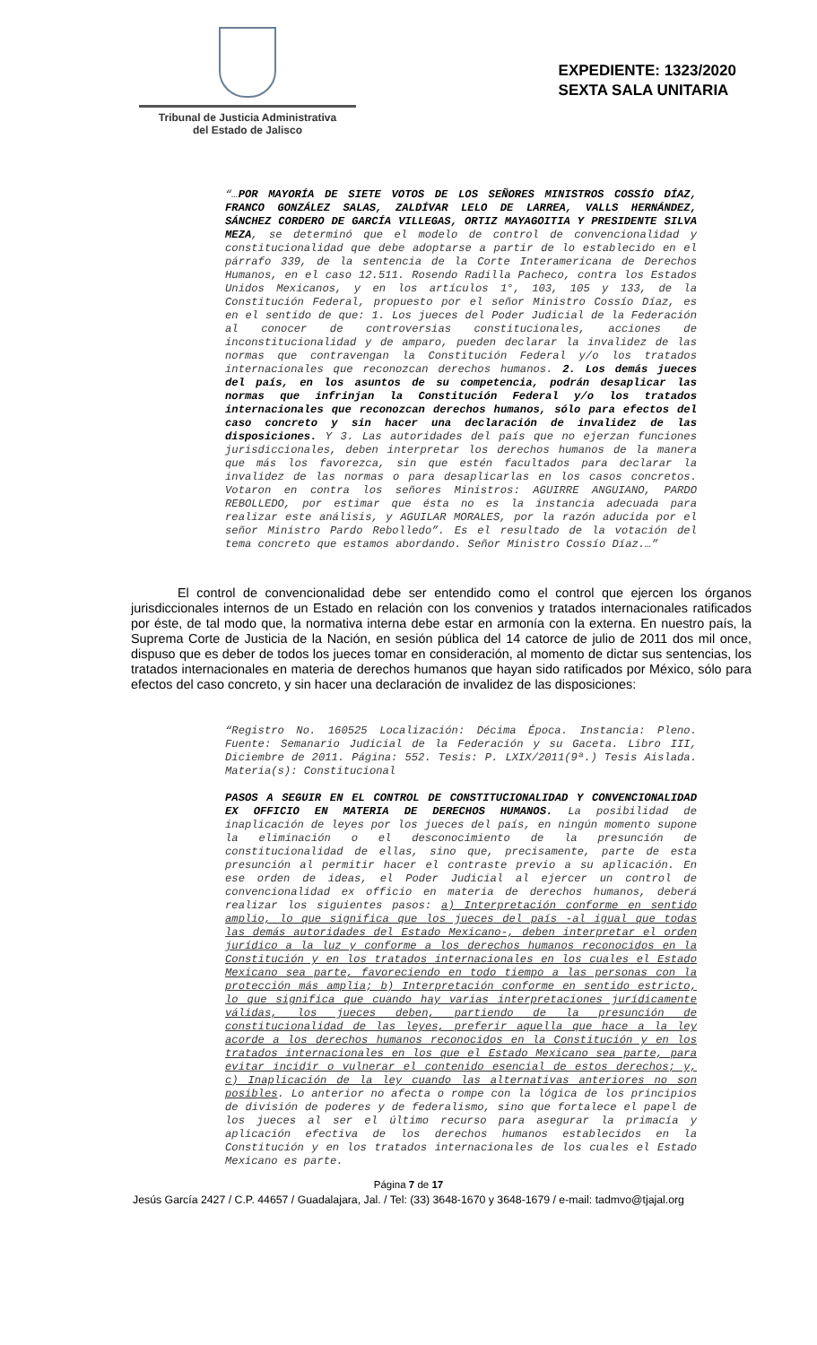Tribunal de Justicia Administrativa
del Estado de Jalisco
EXPEDIENTE: 1323/2020
SEXTA SALA UNITARIA
“…POR MAYORÍA DE SIETE VOTOS DE LOS SEÑORES MINISTROS COSSÍO DÍAZ, FRANCO GONZÁLEZ SALAS, ZALDÍVAR LELO DE LARREA, VALLS HERNÁNDEZ, SÁNCHEZ CORDERO DE GARCÍA VILLEGAS, ORTIZ MAYAGOITIA Y PRESIDENTE SILVA MEZA, se determinó que el modelo de control de convencionalidad y constitucionalidad que debe adoptarse a partir de lo establecido en el párrafo 339, de la sentencia de la Corte Interamericana de Derechos Humanos, en el caso 12.511. Rosendo Radilla Pacheco, contra los Estados Unidos Mexicanos, y en los artículos 1°, 103, 105 y 133, de la Constitución Federal, propuesto por el señor Ministro Cossío Díaz, es en el sentido de que: 1. Los jueces del Poder Judicial de la Federación al conocer de controversias constitucionales, acciones de inconstitucionalidad y de amparo, pueden declarar la invalidez de las normas que contravengan la Constitución Federal y/o los tratados internacionales que reconozcan derechos humanos. 2. Los demás jueces del país, en los asuntos de su competencia, podrán desaplicar las normas que infrinjan la Constitución Federal y/o los tratados internacionales que reconozcan derechos humanos, sólo para efectos del caso concreto y sin hacer una declaración de invalidez de las disposiciones. Y 3. Las autoridades del país que no ejerzan funciones jurisdiccionales, deben interpretar los derechos humanos de la manera que más los favorezca, sin que estén facultados para declarar la invalidez de las normas o para desaplicarlas en los casos concretos. Votaron en contra los señores Ministros: AGUIRRE ANGUIANO, PARDO REBOLLEDO, por estimar que ésta no es la instancia adecuada para realizar este análisis, y AGUILAR MORALES, por la razón aducida por el señor Ministro Pardo Rebolledo”. Es el resultado de la votación del tema concreto que estamos abordando. Señor Ministro Cossío Díaz.…”
El control de convencionalidad debe ser entendido como el control que ejercen los órganos jurisdiccionales internos de un Estado en relación con los convenios y tratados internacionales ratificados por éste, de tal modo que, la normativa interna debe estar en armonía con la externa. En nuestro país, la Suprema Corte de Justicia de la Nación, en sesión pública del 14 catorce de julio de 2011 dos mil once, dispuso que es deber de todos los jueces tomar en consideración, al momento de dictar sus sentencias, los tratados internacionales en materia de derechos humanos que hayan sido ratificados por México, sólo para efectos del caso concreto, y sin hacer una declaración de invalidez de las disposiciones:
“Registro No. 160525 Localización: Décima Época. Instancia: Pleno. Fuente: Semanario Judicial de la Federación y su Gaceta. Libro III, Diciembre de 2011. Página: 552. Tesis: P. LXIX/2011(9ª.) Tesis Aislada. Materia(s): Constitucional
PASOS A SEGUIR EN EL CONTROL DE CONSTITUCIONALIDAD Y CONVENCIONALIDAD EX OFFICIO EN MATERIA DE DERECHOS HUMANOS. La posibilidad de inaplicación de leyes por los jueces del país, en ningún momento supone la eliminación o el desconocimiento de la presunción de constitucionalidad de ellas, sino que, precisamente, parte de esta presunción al permitir hacer el contraste previo a su aplicación. En ese orden de ideas, el Poder Judicial al ejercer un control de convencionalidad ex officio en materia de derechos humanos, deberá realizar los siguientes pasos: a) Interpretación conforme en sentido amplio, lo que significa que los jueces del país -al igual que todas las demás autoridades del Estado Mexicano-, deben interpretar el orden jurídico a la luz y conforme a los derechos humanos reconocidos en la Constitución y en los tratados internacionales en los cuales el Estado Mexicano sea parte, favoreciendo en todo tiempo a las personas con la protección más amplia; b) Interpretación conforme en sentido estricto, lo que significa que cuando hay varias interpretaciones jurídicamente válidas, los jueces deben, partiendo de la presunción de constitucionalidad de las leyes, preferir aquella que hace a la ley acorde a los derechos humanos reconocidos en la Constitución y en los tratados internacionales en los que el Estado Mexicano sea parte, para evitar incidir o vulnerar el contenido esencial de estos derechos; y, c) Inaplicación de la ley cuando las alternativas anteriores no son posibles. Lo anterior no afecta o rompe con la lógica de los principios de división de poderes y de federalismo, sino que fortalece el papel de los jueces al ser el último recurso para asegurar la primacía y aplicación efectiva de los derechos humanos establecidos en la Constitución y en los tratados internacionales de los cuales el Estado Mexicano es parte.
Página 7 de 17
Jesús García 2427 / C.P. 44657 / Guadalajara, Jal. / Tel: (33) 3648-1670 y 3648-1679 / e-mail: tadmvo@tjajal.org